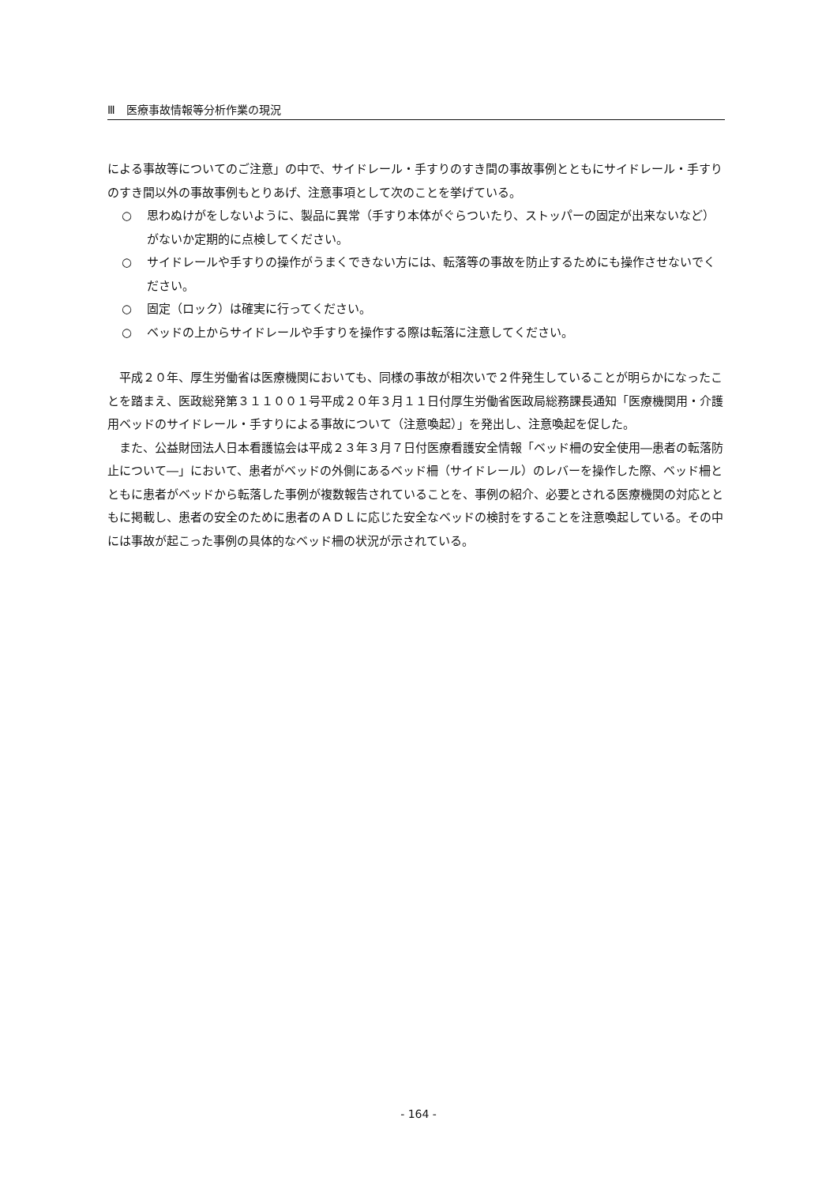Ⅲ　医療事故情報等分析作業の現況
による事故等についてのご注意」の中で、サイドレール・手すりのすき間の事故事例とともにサイドレール・手すりのすき間以外の事故事例もとりあげ、注意事項として次のことを挙げている。
○ 思わぬけがをしないように、製品に異常（手すり本体がぐらついたり、ストッパーの固定が出来ないなど）がないか定期的に点検してください。
○ サイドレールや手すりの操作がうまくできない方には、転落等の事故を防止するためにも操作させないでください。
○ 固定（ロック）は確実に行ってください。
○ ベッドの上からサイドレールや手すりを操作する際は転落に注意してください。
平成２０年、厚生労働省は医療機関においても、同様の事故が相次いで２件発生していることが明らかになったことを踏まえ、医政総発第３１１００１号平成２０年３月１１日付厚生労働省医政局総務課長通知「医療機関用・介護用ベッドのサイドレール・手すりによる事故について（注意喚起）」を発出し、注意喚起を促した。
また、公益財団法人日本看護協会は平成２３年３月７日付医療看護安全情報「ベッド柵の安全使用―患者の転落防止について―」において、患者がベッドの外側にあるベッド柵（サイドレール）のレバーを操作した際、ベッド柵とともに患者がベッドから転落した事例が複数報告されていることを、事例の紹介、必要とされる医療機関の対応とともに掲載し、患者の安全のために患者のＡＤＬに応じた安全なベッドの検討をすることを注意喚起している。その中には事故が起こった事例の具体的なベッド柵の状況が示されている。
- 164 -